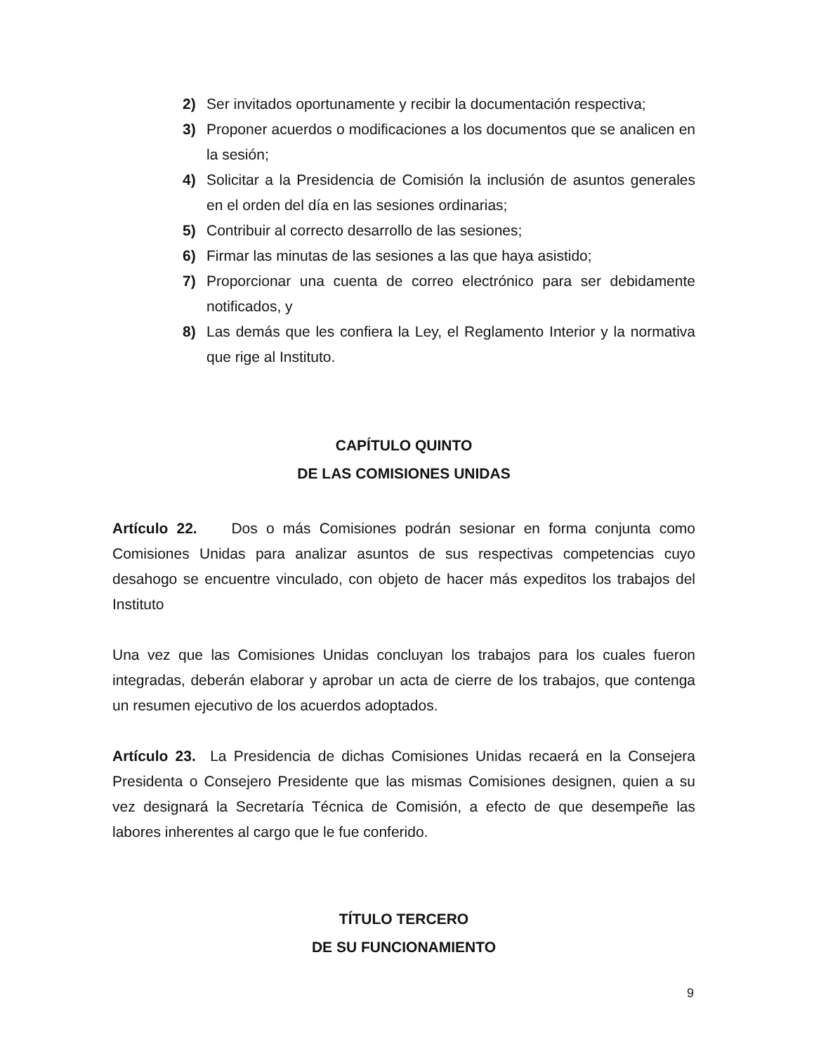2) Ser invitados oportunamente y recibir la documentación respectiva;
3) Proponer acuerdos o modificaciones a los documentos que se analicen en la sesión;
4) Solicitar a la Presidencia de Comisión la inclusión de asuntos generales en el orden del día en las sesiones ordinarias;
5) Contribuir al correcto desarrollo de las sesiones;
6) Firmar las minutas de las sesiones a las que haya asistido;
7) Proporcionar una cuenta de correo electrónico para ser debidamente notificados, y
8) Las demás que les confiera la Ley, el Reglamento Interior y la normativa que rige al Instituto.
CAPÍTULO QUINTO
DE LAS COMISIONES UNIDAS
Artículo 22. Dos o más Comisiones podrán sesionar en forma conjunta como Comisiones Unidas para analizar asuntos de sus respectivas competencias cuyo desahogo se encuentre vinculado, con objeto de hacer más expeditos los trabajos del Instituto
Una vez que las Comisiones Unidas concluyan los trabajos para los cuales fueron integradas, deberán elaborar y aprobar un acta de cierre de los trabajos, que contenga un resumen ejecutivo de los acuerdos adoptados.
Artículo 23. La Presidencia de dichas Comisiones Unidas recaerá en la Consejera Presidenta o Consejero Presidente que las mismas Comisiones designen, quien a su vez designará la Secretaría Técnica de Comisión, a efecto de que desempeñe las labores inherentes al cargo que le fue conferido.
TÍTULO TERCERO
DE SU FUNCIONAMIENTO
9